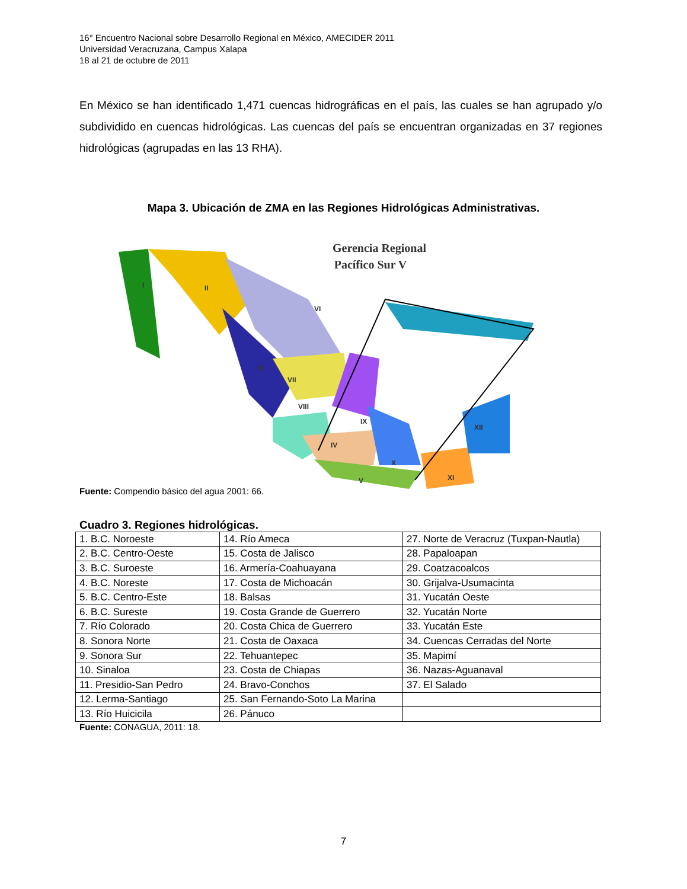16° Encuentro Nacional sobre Desarrollo Regional en México, AMECIDER 2011
Universidad Veracruzana, Campus Xalapa
18 al 21 de octubre de 2011
En México se han identificado 1,471 cuencas hidrográficas en el país, las cuales se han agrupado y/o subdividido en cuencas hidrológicas. Las cuencas del país se encuentran organizadas en 37 regiones hidrológicas (agrupadas en las 13 RHA).
Mapa 3. Ubicación de ZMA en las Regiones Hidrológicas Administrativas.
Gerencia Regional
Pacífico Sur V
I
II
III
VII
VI
VIII
IX
IV
V
X
XI
XII
Fuente: Compendio básico del agua 2001: 66.
Cuadro 3. Regiones hidrológicas.
| 1. B.C. Noroeste | 14. Río Ameca | 27. Norte de Veracruz (Tuxpan-Nautla) |
| 2. B.C. Centro-Oeste | 15. Costa de Jalisco | 28. Papaloapan |
| 3. B.C. Suroeste | 16. Armería-Coahuayana | 29. Coatzacoalcos |
| 4. B.C. Noreste | 17. Costa de Michoacán | 30. Grijalva-Usumacinta |
| 5. B.C. Centro-Este | 18. Balsas | 31. Yucatán Oeste |
| 6. B.C. Sureste | 19. Costa Grande de Guerrero | 32. Yucatán Norte |
| 7. Río Colorado | 20. Costa Chica de Guerrero | 33. Yucatán Este |
| 8. Sonora Norte | 21. Costa de Oaxaca | 34. Cuencas Cerradas del Norte |
| 9. Sonora Sur | 22. Tehuantepec | 35. Mapimí |
| 10. Sinaloa | 23. Costa de Chiapas | 36. Nazas-Aguanaval |
| 11. Presidio-San Pedro | 24. Bravo-Conchos | 37. El Salado |
| 12. Lerma-Santiago | 25. San Fernando-Soto La Marina | |
| 13. Río Huicicila | 26. Pánuco | |
Fuente: CONAGUA, 2011: 18.
7